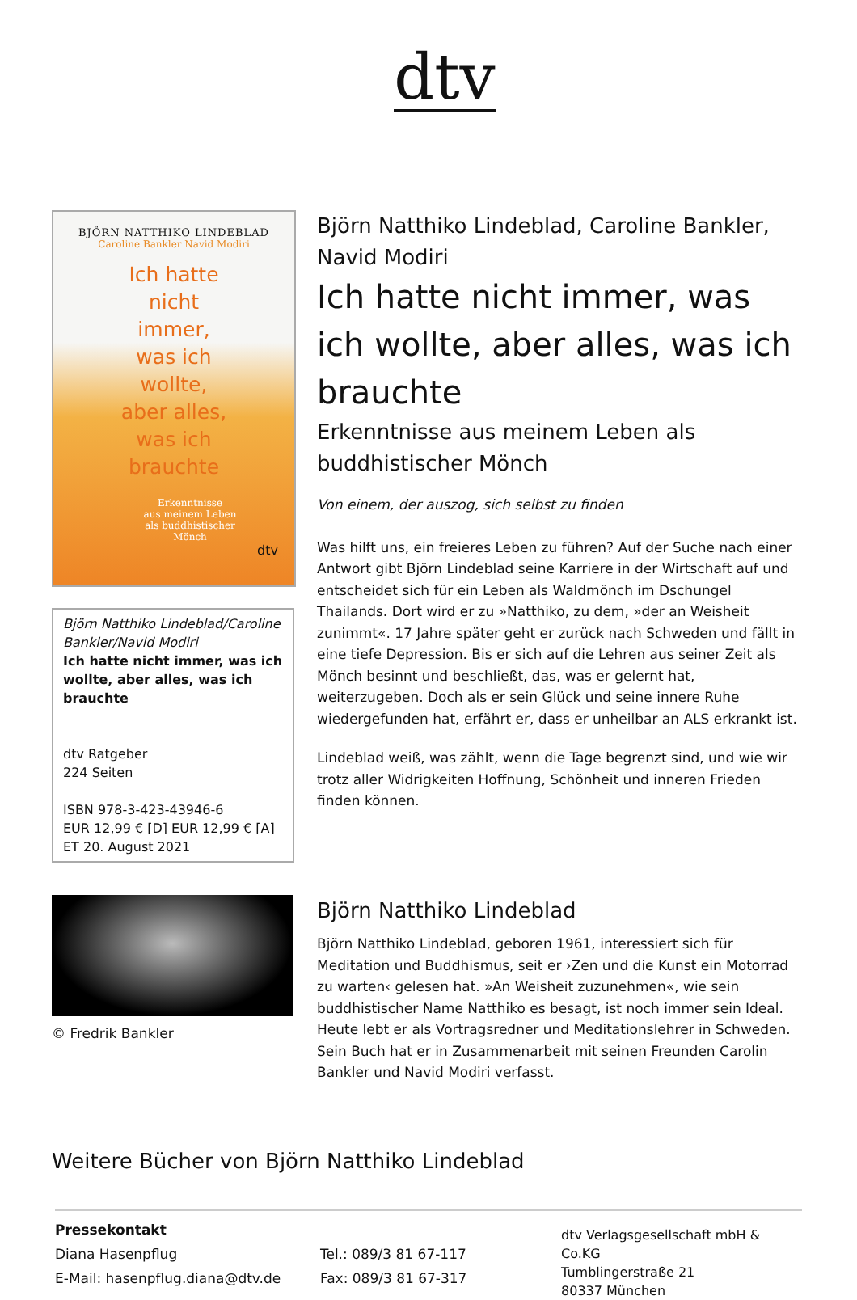dtv
BJÖRN NATTHIKO LINDEBLAD
Caroline Bankler Navid Modiri
Ich hatte
nicht
immer,
was ich
wollte,
aber alles,
was ich
brauchte
Erkenntnisse
aus meinem Leben
als buddhistischer
Mönch
dtv
Björn Natthiko Lindeblad/Caroline Bankler/Navid Modiri
Ich hatte nicht immer, was ich wollte, aber alles, was ich brauchte
dtv Ratgeber
224 Seiten
ISBN 978-3-423-43946-6
EUR 12,99 € [D] EUR 12,99 € [A]
ET 20. August 2021
Björn Natthiko Lindeblad, Caroline Bankler, Navid Modiri
Ich hatte nicht immer, was ich wollte, aber alles, was ich brauchte
Erkenntnisse aus meinem Leben als buddhistischer Mönch
Von einem, der auszog, sich selbst zu finden
Was hilft uns, ein freieres Leben zu führen? Auf der Suche nach einer Antwort gibt Björn Lindeblad seine Karriere in der Wirtschaft auf und entscheidet sich für ein Leben als Waldmönch im Dschungel Thailands. Dort wird er zu »Natthiko, zu dem, »der an Weisheit zunimmt«. 17 Jahre später geht er zurück nach Schweden und fällt in eine tiefe Depression. Bis er sich auf die Lehren aus seiner Zeit als Mönch besinnt und beschließt, das, was er gelernt hat, weiterzugeben. Doch als er sein Glück und seine innere Ruhe wiedergefunden hat, erfährt er, dass er unheilbar an ALS erkrankt ist.
Lindeblad weiß, was zählt, wenn die Tage begrenzt sind, und wie wir trotz aller Widrigkeiten Hoffnung, Schönheit und inneren Frieden finden können.
© Fredrik Bankler
Björn Natthiko Lindeblad
Björn Natthiko Lindeblad, geboren 1961, interessiert sich für Meditation und Buddhismus, seit er ›Zen und die Kunst ein Motorrad zu warten‹ gelesen hat. »An Weisheit zuzunehmen«, wie sein buddhistischer Name Natthiko es besagt, ist noch immer sein Ideal. Heute lebt er als Vortragsredner und Meditationslehrer in Schweden. Sein Buch hat er in Zusammenarbeit mit seinen Freunden Carolin Bankler und Navid Modiri verfasst.
Weitere Bücher von Björn Natthiko Lindeblad
Pressekontakt
Diana Hasenpflug
E-Mail: hasenpflug.diana@dtv.de
Tel.: 089/3 81 67-117
Fax: 089/3 81 67-317
dtv Verlagsgesellschaft mbH & Co.KG
Tumblingerstraße 21
80337 München